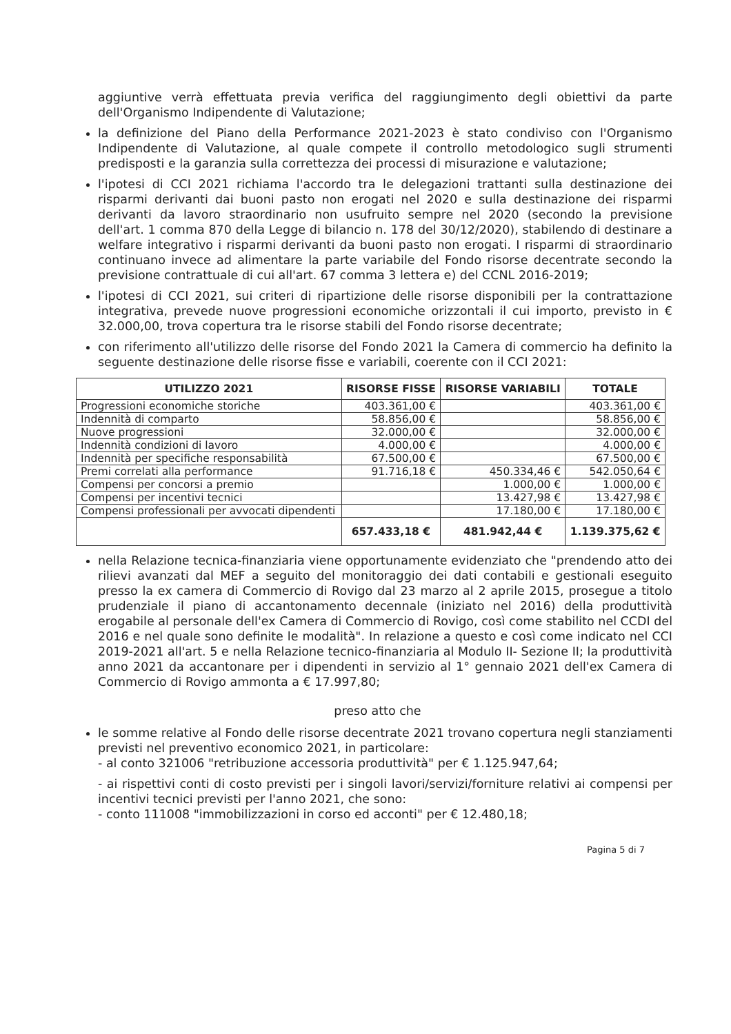aggiuntive verrà effettuata previa verifica del raggiungimento degli obiettivi da parte dell'Organismo Indipendente di Valutazione;
la definizione del Piano della Performance 2021-2023 è stato condiviso con l'Organismo Indipendente di Valutazione, al quale compete il controllo metodologico sugli strumenti predisposti e la garanzia sulla correttezza dei processi di misurazione e valutazione;
l'ipotesi di CCI 2021 richiama l'accordo tra le delegazioni trattanti sulla destinazione dei risparmi derivanti dai buoni pasto non erogati nel 2020 e sulla destinazione dei risparmi derivanti da lavoro straordinario non usufruito sempre nel 2020 (secondo la previsione dell'art. 1 comma 870 della Legge di bilancio n. 178 del 30/12/2020), stabilendo di destinare a welfare integrativo i risparmi derivanti da buoni pasto non erogati. I risparmi di straordinario continuano invece ad alimentare la parte variabile del Fondo risorse decentrate secondo la previsione contrattuale di cui all'art. 67 comma 3 lettera e) del CCNL 2016-2019;
l'ipotesi di CCI 2021, sui criteri di ripartizione delle risorse disponibili per la contrattazione integrativa, prevede nuove progressioni economiche orizzontali il cui importo, previsto in € 32.000,00, trova copertura tra le risorse stabili del Fondo risorse decentrate;
con riferimento all'utilizzo delle risorse del Fondo 2021 la Camera di commercio ha definito la seguente destinazione delle risorse fisse e variabili, coerente con il CCI 2021:
| UTILIZZO 2021 | RISORSE FISSE | RISORSE VARIABILI | TOTALE |
| --- | --- | --- | --- |
| Progressioni economiche storiche | 403.361,00 € | | 403.361,00 € |
| Indennità di comparto | 58.856,00 € | | 58.856,00 € |
| Nuove progressioni | 32.000,00 € | | 32.000,00 € |
| Indennità condizioni di lavoro | 4.000,00 € | | 4.000,00 € |
| Indennità per specifiche responsabilità | 67.500,00 € | | 67.500,00 € |
| Premi correlati alla performance | 91.716,18 € | 450.334,46 € | 542.050,64 € |
| Compensi per concorsi a premio | | 1.000,00 € | 1.000,00 € |
| Compensi per incentivi tecnici | | 13.427,98 € | 13.427,98 € |
| Compensi professionali per avvocati dipendenti | | 17.180,00 € | 17.180,00 € |
| | 657.433,18 € | 481.942,44 € | 1.139.375,62 € |
nella Relazione tecnica-finanziaria viene opportunamente evidenziato che "prendendo atto dei rilievi avanzati dal MEF a seguito del monitoraggio dei dati contabili e gestionali eseguito presso la ex camera di Commercio di Rovigo dal 23 marzo al 2 aprile 2015, prosegue a titolo prudenziale il piano di accantonamento decennale (iniziato nel 2016) della produttività erogabile al personale dell'ex Camera di Commercio di Rovigo, così come stabilito nel CCDI del 2016 e nel quale sono definite le modalità". In relazione a questo e così come indicato nel CCI 2019-2021 all'art. 5 e nella Relazione tecnico-finanziaria al Modulo II- Sezione II; la produttività anno 2021 da accantonare per i dipendenti in servizio al 1° gennaio 2021 dell'ex Camera di Commercio di Rovigo ammonta a € 17.997,80;
preso atto che
le somme relative al Fondo delle risorse decentrate 2021 trovano copertura negli stanziamenti previsti nel preventivo economico 2021, in particolare:
- al conto 321006 "retribuzione accessoria produttività" per € 1.125.947,64;
- ai rispettivi conti di costo previsti per i singoli lavori/servizi/forniture relativi ai compensi per incentivi tecnici previsti per l'anno 2021, che sono:
- conto 111008 "immobilizzazioni in corso ed acconti" per € 12.480,18;
Pagina 5 di 7